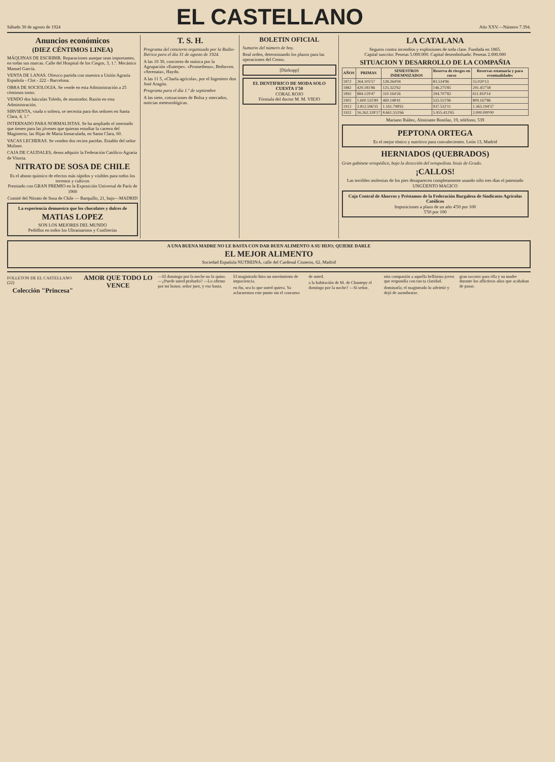Sábado 30 de agosto de 1924
EL CASTELLANO
Año XXV.—Número 7.394.
Anuncios económicos
(DIEZ CÉNTIMOS LINEA)
MÁQUINAS DE ESCRIBIR. Reparaciones aunque sean importantes, en todas sus marcas. Calle del Hospital de los Ciegos, 3, 1.º. Mecánico Manuel García.
VENTA DE LANAS. Ofrezco partida con muestra a Unión Agraria Española - Clot - 222 - Barcelona.
OBRA DE SOCIOLOGIA. Se vende en esta Administración a 25 céntimos tomo.
VENDO dos básculas Toledo, de mostrador. Razón en esta Administración.
SIRVIENTA, viuda o soltera, se necesita para dos señores en Santa Clara, 4, 1.º
INTERNADO PARA NORMALISTAS. Se ha ampliado el internado que tienen para las jóvenes que quieran estudiar la carrera del Magisterio, las Hijas de María Inmaculada, en Santa Clara, 60.
VACAS LECHERAS. Se venden dos recien paridas. Establo del señor Moliner.
CAJA DE CAUDALES, desea adquirir la Federación Católico-Agraria de Vitoria.
NITRATO DE SOSA DE CHILE
Es el abono químico de efectos más rápidos y visibles para todos los terrenos y cultivos
Premiado con GRAN PREMIO en la Exposición Universal de París de 1900
Comité del Nitrato de Sosa de Chile — Barquillo, 21, bajo—MADRID
La experiencia demuestra que los chocolates y dulces de
MATIAS LOPEZ
SON LOS MEJORES DEL MUNDO
Pedidlos en todos los Ultramarinos y Confiterías
T. S. H.
Programa del concierto organizado por la Radio-Ibérica para el día 31 de agosto de 1924.
A las 10 30, concierto de música por la Agrupación «Euterpe». «Prometheus», Bethoven. «Serenata», Haydn.
A las 11 5, «Charla agrícola», por el Ingeniero don José Aragón.
Programa para el día 1.º de septiembre
A las siete, cotizaciones de Bolsa y mercados, noticias meteorológicas.
BOLETIN OFICIAL
Sumario del número de hoy.
Real orden, determinando los plazos para las operaciones del Censo.
[Dürkopp]
EL DENTIFRICO DE MODA SOLO CUESTA 1'50
CORAL ROJO
Fórmula del doctor M. M. VIEJO
LA CATALANA
Seguros contra incendios y explosiones de toda clase. Fundada en 1865.
Capital suscrito: Pesetas 5.000.000. Capital desembolsado: Pesetas 2.000.000
SITUACION Y DESARROLLO DE LA COMPAÑIA
| AÑOS | PRIMAS | SINIESTROS INDEMNIZADOS | Reserva de riesgos en curso | Reservas estatuaria y para eventualidades |
| --- | --- | --- | --- | --- |
| 1872 | 264.105'57 | 128.264'04 | 83.534'96 | 55.020'13 |
| 1882 | 429.181'86 | 125.322'62 | 146.275'85 | 291.457'58 |
| 1892 | 884.129'47 | 310.164'26 | 294.707'82 | 611.810'14 |
| 1902 | 1.600.535'89 | 469.148'41 | 533.511'96 | 809.167'86 |
| 1912 | 2.812.596'35 | 1.161.798'61 | 937.532'11 | 1.363.194'37 |
| 1922 | 16.262.328'17 | 8.661.553'66 | 5.955.412'65 | 2.000.000'00 |
Mariano Ibáñez, Almirante Bonifaz, 19, teléfono, 539
PEPTONA ORTEGA
Es el mejor tónico y nutritivo para convalecientes. León 13, Madrid
HERNIADOS (QUEBRADOS)
Gran gabinete ortopédico, bajo la dirección del ortopedista Jesús de Grado.
¡CALLOS!
Las terribles molestias de los pies desaparecen completamente usando sólo tres días el patentado UNGÜENTO MAGICO
Caja Central de Ahorros y Préstamos de la Federación Burgalesa de Sindicatos Agrícolas Católicos
Imposiciones a plazo de un año 4'50 por 100
5'50 por 100
A UNA BUENA MADRE NO LE BASTA CON DAR BUEN ALIMENTO A SU HIJO; QUIERE DARLE
EL MEJOR ALIMENTO
Sociedad Española NUTREINA, calle del Cardenal Cisneros, 62, Madrid
FOLLETON DE EL CASTELLANO (22)
Colección "Princesa"
AMOR QUE TODO LO VENCE
—El domingo por la noche no la quiso. —¿Puede usted probarlo? —Lo afirmo por mi honor, señor juez, y eso basta.
El magistrado hizo un movimiento de impaciencia.
en fin, sea lo que usted quiera. Ya aclararemos este punto sin el concurso de usted.
a la habitación de M. de Chantepy el domingo por la noche? —Sí señor.
nita compasión a aquella bellísima joven que respondía con tan ta claridad.
dominarla; el magistrado lo advirtió y dejó de asombrarse.
gran socorro para ella y su madre durante los aflictivos años que acababan de pasar.